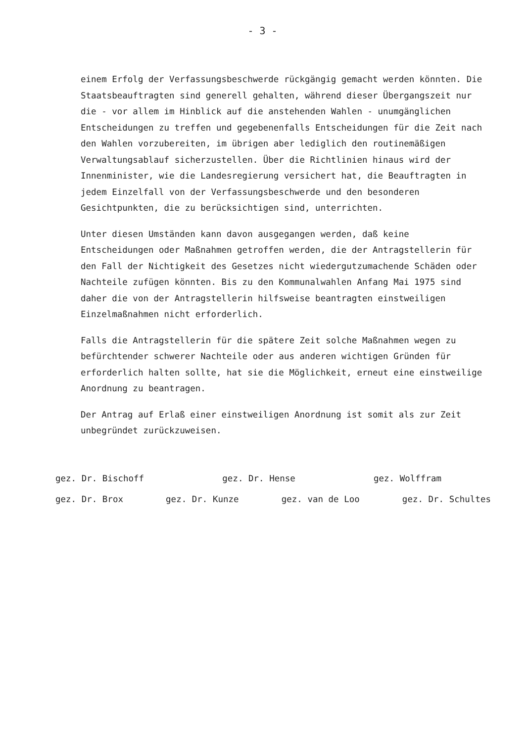- 3 -
einem Erfolg der Verfassungsbeschwerde rückgängig gemacht werden könnten. Die Staatsbeauftragten sind generell gehalten, während dieser Übergangszeit nur die - vor allem im Hinblick auf die anstehenden Wahlen - unumgänglichen Entscheidungen zu treffen und gegebenenfalls Entscheidungen für die Zeit nach den Wahlen vorzubereiten, im übrigen aber lediglich den routinemäßigen Verwaltungsablauf sicherzustellen. Über die Richtlinien hinaus wird der Innenminister, wie die Landesregierung versichert hat, die Beauftragten in jedem Einzelfall von der Verfassungsbeschwerde und den besonderen Gesichtpunkten, die zu berücksichtigen sind, unterrichten.
Unter diesen Umständen kann davon ausgegangen werden, daß keine Entscheidungen oder Maßnahmen getroffen werden, die der Antragstellerin für den Fall der Nichtigkeit des Gesetzes nicht wiedergutzumachende Schäden oder Nachteile zufügen könnten. Bis zu den Kommunalwahlen Anfang Mai 1975 sind daher die von der Antragstellerin hilfsweise beantragten einstweiligen Einzelmaßnahmen nicht erforderlich.
Falls die Antragstellerin für die spätere Zeit solche Maßnahmen wegen zu befürchtender schwerer Nachteile oder aus anderen wichtigen Gründen für erforderlich halten sollte, hat sie die Möglichkeit, erneut eine einstweilige Anordnung zu beantragen.
Der Antrag auf Erlaß einer einstweiligen Anordnung ist somit als zur Zeit unbegründet zurückzuweisen.
gez. Dr. Bischoff gez. Dr. Hense gez. Wolffram
gez. Dr. Brox gez. Dr. Kunze gez. van de Loo gez. Dr. Schultes